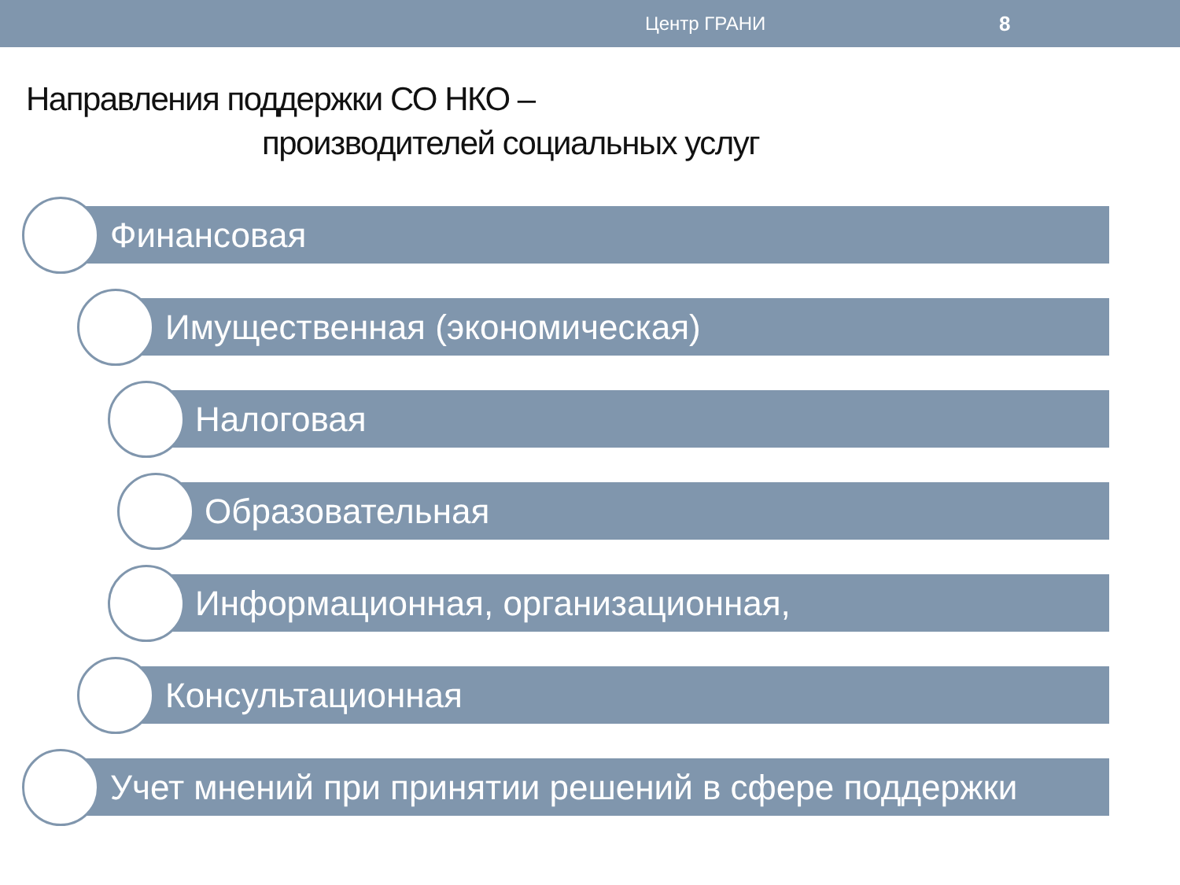Центр ГРАНИ 8
Направления поддержки СО НКО –
производителей социальных услуг
Финансовая
Имущественная (экономическая)
Налоговая
Образовательная
Информационная, организационная,
Консультационная
Учет мнений при принятии решений в сфере поддержки